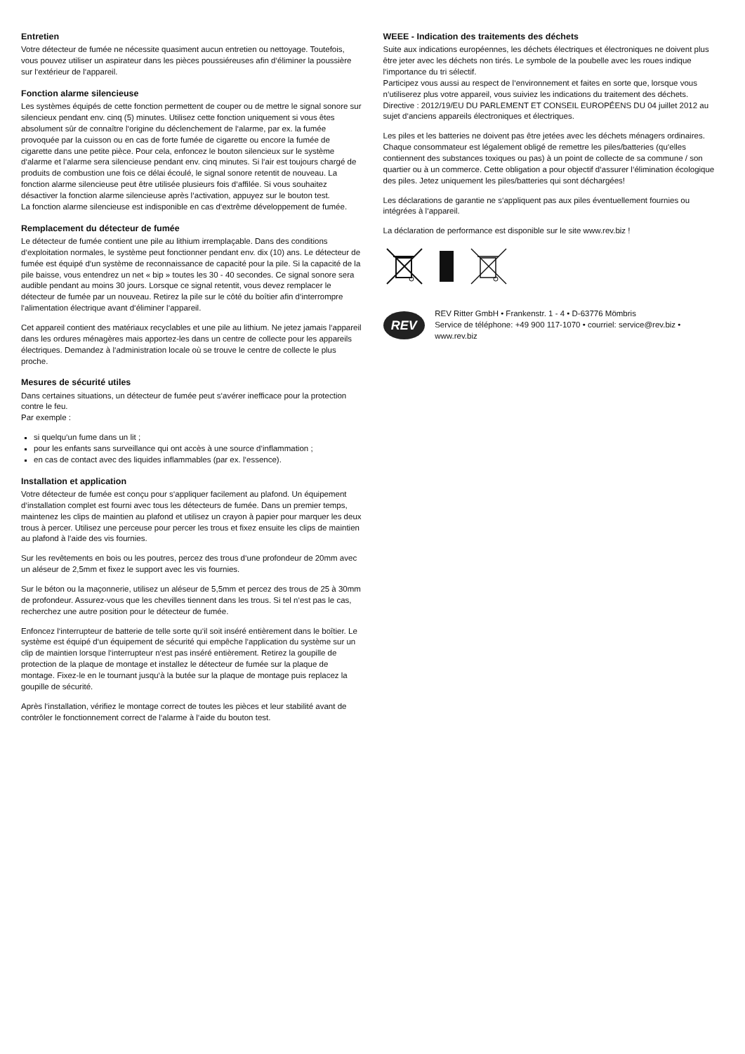Entretien
Votre détecteur de fumée ne nécessite quasiment aucun entretien ou nettoyage. Toutefois, vous pouvez utiliser un aspirateur dans les pièces poussiéreuses afin d‘éliminer la poussière sur l‘extérieur de l‘appareil.
Fonction alarme silencieuse
Les systèmes équipés de cette fonction permettent de couper ou de mettre le signal sonore sur silencieux pendant env. cinq (5) minutes. Utilisez cette fonction uniquement si vous êtes absolument sûr de connaître l‘origine du déclenchement de l‘alarme, par ex. la fumée provoquée par la cuisson ou en cas de forte fumée de cigarette ou encore la fumée de cigarette dans une petite pièce. Pour cela, enfoncez le bouton silencieux sur le système d‘alarme et l‘alarme sera silencieuse pendant env. cinq minutes. Si l‘air est toujours chargé de produits de combustion une fois ce délai écoulé, le signal sonore retentit de nouveau. La fonction alarme silencieuse peut être utilisée plusieurs fois d‘affilée. Si vous souhaitez désactiver la fonction alarme silencieuse après l‘activation, appuyez sur le bouton test.
La fonction alarme silencieuse est indisponible en cas d‘extrême développement de fumée.
Remplacement du détecteur de fumée
Le détecteur de fumée contient une pile au lithium irremplaçable. Dans des conditions d‘exploitation normales, le système peut fonctionner pendant env. dix (10) ans. Le détecteur de fumée est équipé d‘un système de reconnaissance de capacité pour la pile. Si la capacité de la pile baisse, vous entendrez un net « bip » toutes les 30 - 40 secondes. Ce signal sonore sera audible pendant au moins 30 jours. Lorsque ce signal retentit, vous devez remplacer le détecteur de fumée par un nouveau. Retirez la pile sur le côté du boîtier afin d‘interrompre l‘alimentation électrique avant d‘éliminer l‘appareil.
Cet appareil contient des matériaux recyclables et une pile au lithium. Ne jetez jamais l‘appareil dans les ordures ménagères mais apportez-les dans un centre de collecte pour les appareils électriques. Demandez à l‘administration locale où se trouve le centre de collecte le plus proche.
Mesures de sécurité utiles
Dans certaines situations, un détecteur de fumée peut s‘avérer inefficace pour la protection contre le feu.
Par exemple :
si quelqu‘un fume dans un lit ;
pour les enfants sans surveillance qui ont accès à une source d‘inflammation ;
en cas de contact avec des liquides inflammables (par ex. l‘essence).
Installation et application
Votre détecteur de fumée est conçu pour s‘appliquer facilement au plafond. Un équipement d‘installation complet est fourni avec tous les détecteurs de fumée. Dans un premier temps, maintenez les clips de maintien au plafond et utilisez un crayon à papier pour marquer les deux trous à percer. Utilisez une perceuse pour percer les trous et fixez ensuite les clips de maintien au plafond à l‘aide des vis fournies.
Sur les revêtements en bois ou les poutres, percez des trous d‘une profondeur de 20mm avec un aléseur de 2,5mm et fixez le support avec les vis fournies.
Sur le béton ou la maçonnerie, utilisez un aléseur de 5,5mm et percez des trous de 25 à 30mm de profondeur. Assurez-vous que les chevilles tiennent dans les trous. Si tel n‘est pas le cas, recherchez une autre position pour le détecteur de fumée.
Enfoncez l‘interrupteur de batterie de telle sorte qu‘il soit inséré entièrement dans le boîtier. Le système est équipé d‘un équipement de sécurité qui empêche l‘application du système sur un clip de maintien lorsque l‘interrupteur n‘est pas inséré entièrement. Retirez la goupille de protection de la plaque de montage et installez le détecteur de fumée sur la plaque de montage. Fixez-le en le tournant jusqu‘à la butée sur la plaque de montage puis replacez la goupille de sécurité.
Après l‘installation, vérifiez le montage correct de toutes les pièces et leur stabilité avant de contrôler le fonctionnement correct de l‘alarme à l‘aide du bouton test.
WEEE - Indication des traitements des déchets
Suite aux indications européennes, les déchets électriques et électroniques ne doivent plus être jeter avec les déchets non tirés. Le symbole de la poubelle avec les roues indique l‘importance du tri sélectif.
Participez vous aussi au respect de l‘environnement et faites en sorte que, lorsque vous n‘utiliserez plus votre appareil, vous suiviez les indications du traitement des déchets.
Directive : 2012/19/EU DU PARLEMENT ET CONSEIL EUROPÉENS DU 04 juillet 2012 au sujet d‘anciens appareils électroniques et électriques.
Les piles et les batteries ne doivent pas être jetées avec les déchets ménagers ordinaires. Chaque consommateur est légalement obligé de remettre les piles/batteries (qu‘elles contiennent des substances toxiques ou pas) à un point de collecte de sa commune / son quartier ou à un commerce. Cette obligation a pour objectif d‘assurer l‘élimination écologique des piles. Jetez uniquement les piles/batteries qui sont déchargées!
Les déclarations de garantie ne s‘appliquent pas aux piles éventuellement fournies ou intégrées à l‘appareil.
La déclaration de performance est disponible sur le site www.rev.biz !
REV
REV Ritter GmbH • Frankenstr. 1 - 4 • D-63776 Mömbris
Service de téléphone: +49 900 117-1070 • courriel: service@rev.biz • www.rev.biz